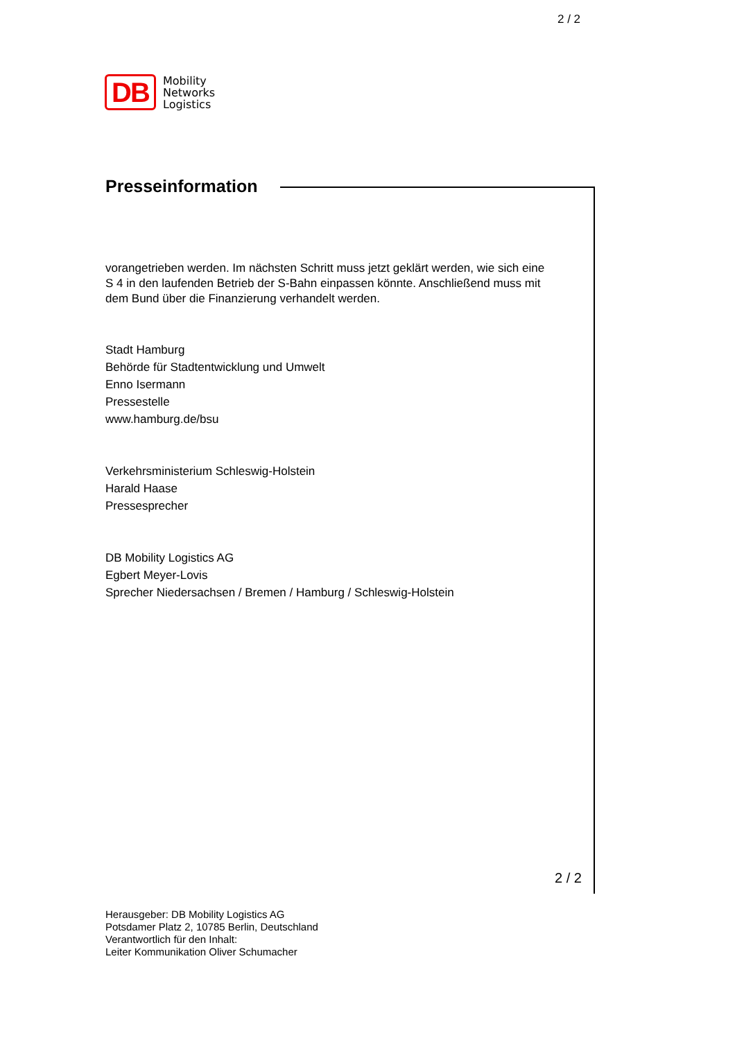2 / 2
DB
Mobility
Networks
Logistics
Presseinformation
vorangetrieben werden. Im nächsten Schritt muss jetzt geklärt werden, wie sich eine S 4 in den laufenden Betrieb der S-Bahn einpassen könnte. Anschließend muss mit dem Bund über die Finanzierung verhandelt werden.
Stadt Hamburg
Behörde für Stadtentwicklung und Umwelt
Enno Isermann
Pressestelle
www.hamburg.de/bsu
Verkehrsministerium Schleswig-Holstein
Harald Haase
Pressesprecher
DB Mobility Logistics AG
Egbert Meyer-Lovis
Sprecher Niedersachsen / Bremen / Hamburg / Schleswig-Holstein
2 / 2
Herausgeber: DB Mobility Logistics AG
Potsdamer Platz 2, 10785 Berlin, Deutschland
Verantwortlich für den Inhalt:
Leiter Kommunikation Oliver Schumacher